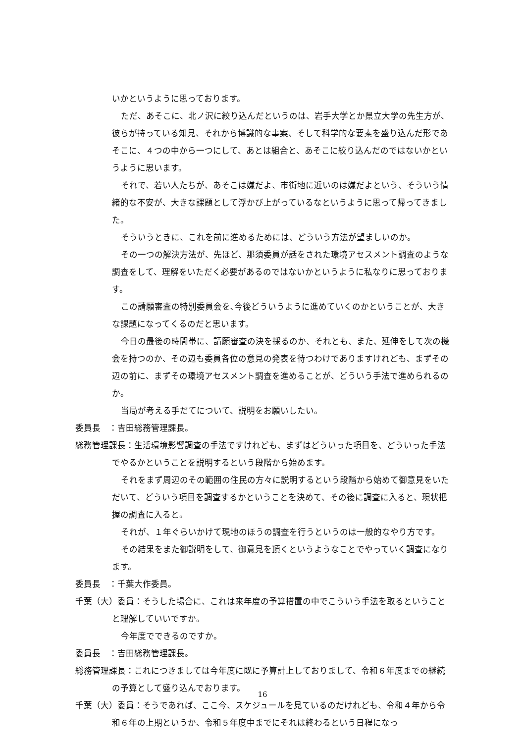いかというように思っております。
ただ、あそこに、北ノ沢に絞り込んだというのは、岩手大学とか県立大学の先生方が、彼らが持っている知見、それから博識的な事案、そして科学的な要素を盛り込んだ形であそこに、４つの中から一つにして、あとは組合と、あそこに絞り込んだのではないかというように思います。
それで、若い人たちが、あそこは嫌だよ、市街地に近いのは嫌だよという、そういう情緒的な不安が、大きな課題として浮かび上がっているなというように思って帰ってきました。
そういうときに、これを前に進めるためには、どういう方法が望ましいのか。
その一つの解決方法が、先ほど、那須委員が話をされた環境アセスメント調査のような調査をして、理解をいただく必要があるのではないかというように私なりに思っております。
この請願審査の特別委員会を､今後どういうように進めていくのかということが、大きな課題になってくるのだと思います。
今日の最後の時間帯に、請願審査の決を採るのか、それとも、また、延伸をして次の機会を持つのか、その辺も委員各位の意見の発表を待つわけでありますけれども、まずその辺の前に、まずその環境アセスメント調査を進めることが、どういう手法で進められるのか。
当局が考える手だてについて、説明をお願いしたい。
委員長　：吉田総務管理課長。
総務管理課長：生活環境影響調査の手法ですけれども、まずはどういった項目を、どういった手法でやるかということを説明するという段階から始めます。
それをまず周辺のその範囲の住民の方々に説明するという段階から始めて御意見をいただいて、どういう項目を調査するかということを決めて、その後に調査に入ると、現状把握の調査に入ると。
それが、１年ぐらいかけて現地のほうの調査を行うというのは一般的なやり方です。
その結果をまた御説明をして、御意見を頂くというようなことでやっていく調査になります。
委員長　：千葉大作委員。
千葉（大）委員：そうした場合に、これは来年度の予算措置の中でこういう手法を取るということと理解していいですか。
今年度でできるのですか。
委員長　：吉田総務管理課長。
総務管理課長：これにつきましては今年度に既に予算計上しておりまして、令和６年度までの継続の予算として盛り込んでおります。
千葉（大）委員：そうであれば、ここ今、スケジュールを見ているのだけれども、令和４年から令和６年の上期というか、令和５年度中までにそれは終わるという日程になっ
16